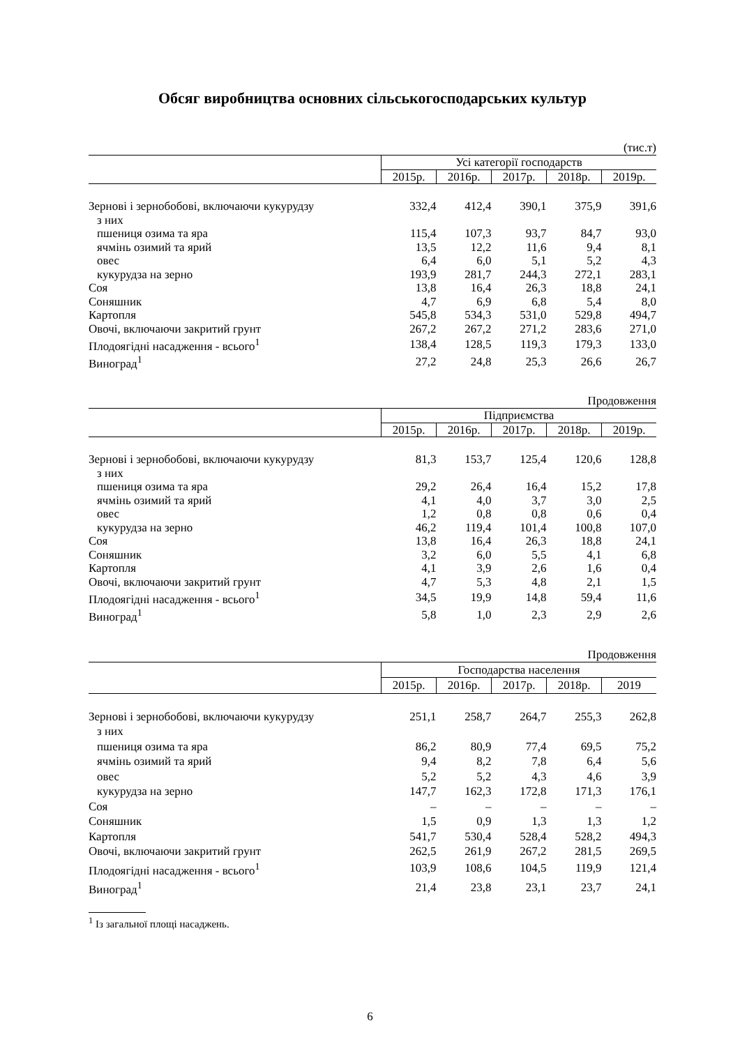Обсяг виробництва основних сільськогосподарських культур
(тис.т)
| | Усі категорії господарств | | | | |
| --- | --- | --- | --- | --- | --- |
| | 2015р. | 2016р. | 2017р. | 2018р. | 2019р. |
| Зернові і зернобобові, включаючи кукурудзу | 332,4 | 412,4 | 390,1 | 375,9 | 391,6 |
| з них | | | | | |
| пшениця озима та яра | 115,4 | 107,3 | 93,7 | 84,7 | 93,0 |
| ячмінь озимий та ярий | 13,5 | 12,2 | 11,6 | 9,4 | 8,1 |
| овес | 6,4 | 6,0 | 5,1 | 5,2 | 4,3 |
| кукурудза на зерно | 193,9 | 281,7 | 244,3 | 272,1 | 283,1 |
| Соя | 13,8 | 16,4 | 26,3 | 18,8 | 24,1 |
| Соняшник | 4,7 | 6,9 | 6,8 | 5,4 | 8,0 |
| Картопля | 545,8 | 534,3 | 531,0 | 529,8 | 494,7 |
| Овочі, включаючи закритий грунт | 267,2 | 267,2 | 271,2 | 283,6 | 271,0 |
| Плодоягідні насадження - всього<sup>1</sup> | 138,4 | 128,5 | 119,3 | 179,3 | 133,0 |
| Виноград<sup>1</sup> | 27,2 | 24,8 | 25,3 | 26,6 | 26,7 |
Продовження
| | Підприємства | | | | |
| --- | --- | --- | --- | --- | --- |
| | 2015р. | 2016р. | 2017р. | 2018р. | 2019р. |
| Зернові і зернобобові, включаючи кукурудзу | 81,3 | 153,7 | 125,4 | 120,6 | 128,8 |
| з них | | | | | |
| пшениця озима та яра | 29,2 | 26,4 | 16,4 | 15,2 | 17,8 |
| ячмінь озимий та ярий | 4,1 | 4,0 | 3,7 | 3,0 | 2,5 |
| овес | 1,2 | 0,8 | 0,8 | 0,6 | 0,4 |
| кукурудза на зерно | 46,2 | 119,4 | 101,4 | 100,8 | 107,0 |
| Соя | 13,8 | 16,4 | 26,3 | 18,8 | 24,1 |
| Соняшник | 3,2 | 6,0 | 5,5 | 4,1 | 6,8 |
| Картопля | 4,1 | 3,9 | 2,6 | 1,6 | 0,4 |
| Овочі, включаючи закритий грунт | 4,7 | 5,3 | 4,8 | 2,1 | 1,5 |
| Плодоягідні насадження - всього<sup>1</sup> | 34,5 | 19,9 | 14,8 | 59,4 | 11,6 |
| Виноград<sup>1</sup> | 5,8 | 1,0 | 2,3 | 2,9 | 2,6 |
Продовження
| | Господарства населення | | | | |
| --- | --- | --- | --- | --- | --- |
| | 2015р. | 2016р. | 2017р. | 2018р. | 2019 |
| Зернові і зернобобові, включаючи кукурудзу | 251,1 | 258,7 | 264,7 | 255,3 | 262,8 |
| з них | | | | | |
| пшениця озима та яра | 86,2 | 80,9 | 77,4 | 69,5 | 75,2 |
| ячмінь озимий та ярий | 9,4 | 8,2 | 7,8 | 6,4 | 5,6 |
| овес | 5,2 | 5,2 | 4,3 | 4,6 | 3,9 |
| кукурудза на зерно | 147,7 | 162,3 | 172,8 | 171,3 | 176,1 |
| Соя | – | – | – | – | – |
| Соняшник | 1,5 | 0,9 | 1,3 | 1,3 | 1,2 |
| Картопля | 541,7 | 530,4 | 528,4 | 528,2 | 494,3 |
| Овочі, включаючи закритий грунт | 262,5 | 261,9 | 267,2 | 281,5 | 269,5 |
| Плодоягідні насадження - всього<sup>1</sup> | 103,9 | 108,6 | 104,5 | 119,9 | 121,4 |
| Виноград<sup>1</sup> | 21,4 | 23,8 | 23,1 | 23,7 | 24,1 |
<sup>1</sup> Із загальної площі насаджень.
6